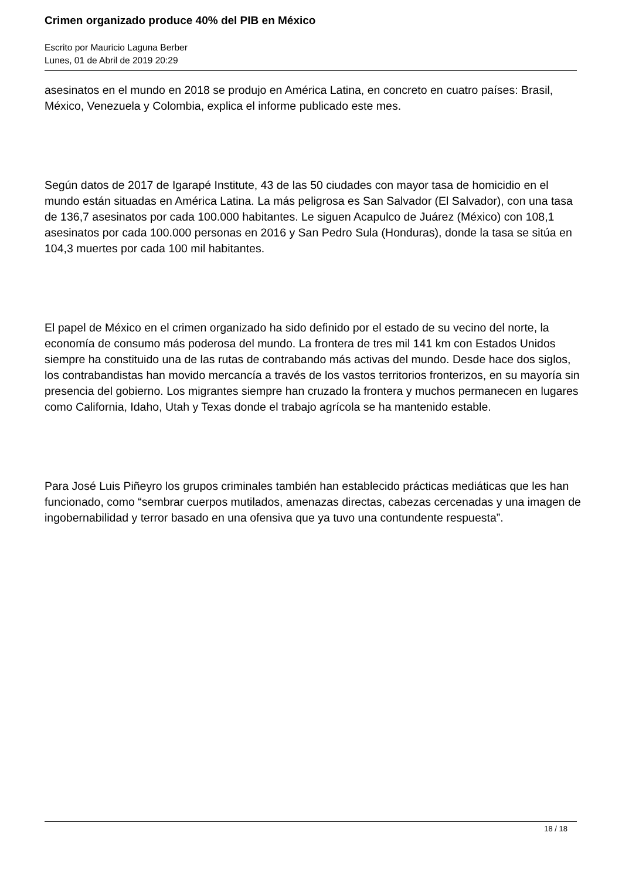Crimen organizado produce 40% del PIB en México
Escrito por Mauricio Laguna Berber
Lunes, 01 de Abril de 2019 20:29
asesinatos en el mundo en 2018 se produjo en América Latina, en concreto en cuatro países: Brasil, México, Venezuela y Colombia, explica el informe publicado este mes.
Según datos de 2017 de Igarapé Institute, 43 de las 50 ciudades con mayor tasa de homicidio en el mundo están situadas en América Latina. La más peligrosa es San Salvador (El Salvador), con una tasa de 136,7 asesinatos por cada 100.000 habitantes. Le siguen Acapulco de Juárez (México) con 108,1 asesinatos por cada 100.000 personas en 2016 y San Pedro Sula (Honduras), donde la tasa se sitúa en 104,3 muertes por cada 100 mil habitantes.
El papel de México en el crimen organizado ha sido definido por el estado de su vecino del norte, la economía de consumo más poderosa del mundo. La frontera de tres mil 141 km con Estados Unidos siempre ha constituido una de las rutas de contrabando más activas del mundo. Desde hace dos siglos, los contrabandistas han movido mercancía a través de los vastos territorios fronterizos, en su mayoría sin presencia del gobierno. Los migrantes siempre han cruzado la frontera y muchos permanecen en lugares como California, Idaho, Utah y Texas donde el trabajo agrícola se ha mantenido estable.
Para José Luis Piñeyro los grupos criminales también han establecido prácticas mediáticas que les han funcionado, como “sembrar cuerpos mutilados, amenazas directas, cabezas cercenadas y una imagen de ingobernabilidad y terror basado en una ofensiva que ya tuvo una contundente respuesta”.
18 / 18